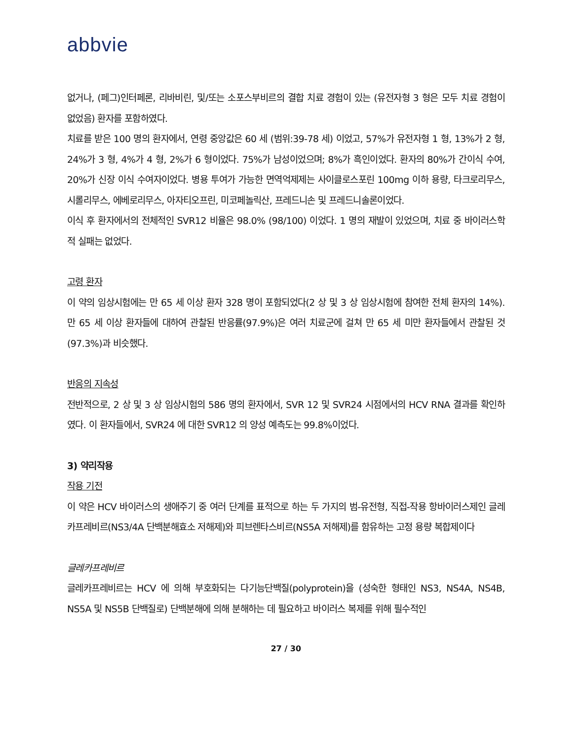abbvie
없거나, (페그)인터페론, 리바비린, 및/또는 소포스부비르의 결합 치료 경험이 있는 (유전자형 3 형은 모두 치료 경험이 없었음) 환자를 포함하였다.
치료를 받은 100 명의 환자에서, 연령 중앙값은 60 세 (범위:39-78 세) 이었고, 57%가 유전자형 1 형, 13%가 2 형, 24%가 3 형, 4%가 4 형, 2%가 6 형이었다. 75%가 남성이었으며; 8%가 흑인이었다. 환자의 80%가 간이식 수여, 20%가 신장 이식 수여자이었다. 병용 투여가 가능한 면역억제제는 사이클로스포린 100mg 이하 용량, 타크로리무스, 시롤리무스, 에베로리무스, 아자티오프린, 미코페놀릭산, 프레드니손 및 프레드니솔론이었다.
이식 후 환자에서의 전체적인 SVR12 비율은 98.0% (98/100) 이었다. 1 명의 재발이 있었으며, 치료 중 바이러스학적 실패는 없었다.
고령 환자
이 약의 임상시험에는 만 65 세 이상 환자 328 명이 포함되었다(2 상 및 3 상 임상시험에 참여한 전체 환자의 14%). 만 65 세 이상 환자들에 대하여 관찰된 반응률(97.9%)은 여러 치료군에 걸쳐 만 65 세 미만 환자들에서 관찰된 것(97.3%)과 비슷했다.
반응의 지속성
전반적으로, 2 상 및 3 상 임상시험의 586 명의 환자에서, SVR 12 및 SVR24 시점에서의 HCV RNA 결과를 확인하였다. 이 환자들에서, SVR24 에 대한 SVR12 의 양성 예측도는 99.8%이었다.
3) 약리작용
작용 기전
이 약은 HCV 바이러스의 생애주기 중 여러 단계를 표적으로 하는 두 가지의 범-유전형, 직접-작용 항바이러스제인 글레카프레비르(NS3/4A 단백분해효소 저해제)와 피브렌타스비르(NS5A 저해제)를 함유하는 고정 용량 복합제이다
글레카프레비르
글레카프레비르는 HCV 에 의해 부호화되는 다기능단백질(polyprotein)을 (성숙한 형태인 NS3, NS4A, NS4B, NS5A 및 NS5B 단백질로) 단백분해에 의해 분해하는 데 필요하고 바이러스 복제를 위해 필수적인
27 / 30